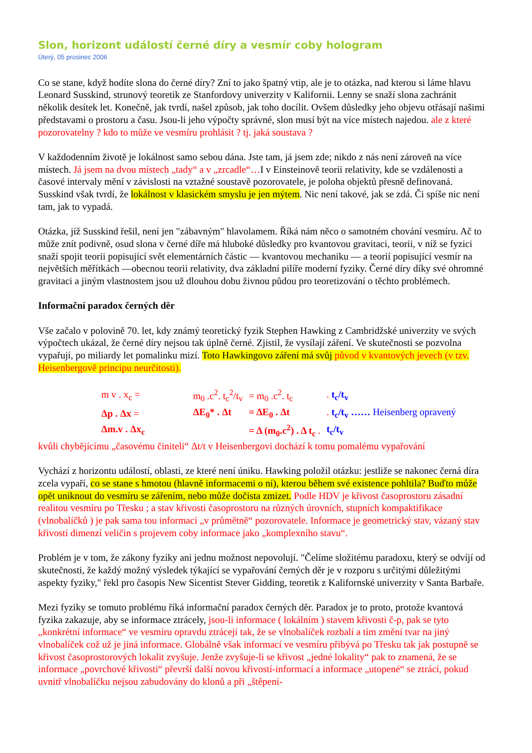Slon, horizont událostí černé díry a vesmír coby hologram
Úterý, 05 prosinec 2006
Co se stane, když hodíte slona do černé díry? Zní to jako špatný vtip, ale je to otázka, nad kterou si láme hlavu Leonard Susskind, strunový teoretik ze Stanfordovy univerzity v Kalifornii. Lenny se snaží slona zachránit několik desítek let. Konečně, jak tvrdí, našel způsob, jak toho docílit. Ovšem důsledky jeho objevu otřásají našimi představami o prostoru a času. Jsou-li jeho výpočty správné, slon musí být na více místech najedou. ale z které pozorovatelny ? kdo to může ve vesmíru prohlásit ? tj. jaká soustava ?
V každodenním životě je lokálnost samo sebou dána. Jste tam, já jsem zde; nikdo z nás není zároveň na více místech. Já jsem na dvou místech „tady“ a v „zrcadle“…I v Einsteinově teorii relativity, kde se vzdálenosti a časové intervaly mění v závislosti na vztažné soustavě pozorovatele, je poloha objektů přesně definovaná. Susskind však tvrdí, že lokálnost v klasickém smyslu je jen mýtem. Nic není takové, jak se zdá. Či spíše nic není tam, jak to vypadá.
Otázka, jíž Susskind řešil, není jen "zábavným" hlavolamem. Říká nám něco o samotném chování vesmíru. Ač to může znít podivně, osud slona v černé díře má hluboké důsledky pro kvantovou gravitaci, teorii, v níž se fyzici snaží spojit teorii popisující svět elementárních částic — kvantovou mechaniku — a teorií popisující vesmír na největších měřítkách —obecnou teorii relativity, dva základní pilíře moderní fyziky. Černé díry díky své ohromné gravitaci a jiným vlastnostem jsou už dlouhou dobu živnou půdou pro teoretizování o těchto problémech.
Informační paradox černých děr
Vše začalo v polovině 70. let, kdy známý teoretický fyzik Stephen Hawking z Cambridžské univerzity ve svých výpočtech ukázal, že černé díry nejsou tak úplně černé. Zjistil, že vysílají záření. Ve skutečnosti se pozvolna vypařují, po miliardy let pomalinku mizí. Toto Hawkingovo záření má svůj původ v kvantových jevech (v tzv. Heisenbergově principu neurčitosti).
| m v . x<sub>c</sub> = | m<sub>0</sub> .c<sup>2</sup>. t<sub>c</sub><sup>2</sup>/t<sub>v</sub> | = m<sub>0</sub> .c<sup>2</sup>. t<sub>c</sub> | . t<sub>c</sub>/t<sub>v</sub> |
| Δp . Δx = | ΔE<sub>0</sub>* . Δt | = ΔE<sub>0</sub> . Δt | . t<sub>c</sub>/t<sub>v</sub> …… Heisenberg opravený |
| Δm.v . Δx<sub>c</sub> | | = Δ (m<sub>0</sub>.c<sup>2</sup>) . Δ t<sub>c</sub> . | t<sub>c</sub>/t<sub>v</sub> |
kvůli chybějícímu „časovému činiteli“ Δt/t v Heisenbergovi dochází k tomu pomalému vypařování
Vychází z horizontu událostí, oblasti, ze které není úniku. Hawking položil otázku: jestliže se nakonec černá díra zcela vypaří, co se stane s hmotou (hlavně informacemi o ní), kterou během své existence pohltila? Buďto může opět uniknout do vesmíru se zářením, nebo může dočista zmizet. Podle HDV je křivost časoprostoru zásadní realitou vesmíru po Třesku ; a stav křivosti časoprostoru na různých úrovních, stupních kompaktifikace (vlnobalíčků ) je pak sama tou informací „v průmětně“ pozorovatele. Informace je geometrický stav, vázaný stav křivostí dimenzí veličin s projevem coby informace jako „komplexního stavu“.
Problém je v tom, že zákony fyziky ani jednu možnost nepovolují. "Čelíme složitému paradoxu, který se odvíjí od skutečnosti, že každý možný výsledek týkající se vypařování černých děr je v rozporu s určitými důležitými aspekty fyziky," řekl pro časopis New Sicentist Stever Gidding, teoretik z Kalifornské univerzity v Santa Barbaře.
Mezi fyziky se tomuto problému říká informační paradox černých děr. Paradox je to proto, protože kvantová fyzika zakazuje, aby se informace ztrácely, jsou-li informace ( lokálním ) stavem křivosti č-p, pak se tyto „konkrétní informace“ ve vesmíru opravdu ztrácejí tak, že se vlnobalíček rozbalí a tím změní tvar na jiný vlnobalíček což už je jiná informace. Globálně však informací ve vesmíru přibývá po Třesku tak jak postupně se křivost časoprostorových lokalit zvyšuje. Jenže zvyšuje-li se křivost „jedné lokality“ pak to znamená, že se informace „povrchové křivosti“ převrší další novou křivostí-informací a informace „utopené“ se ztrácí, pokud uvnitř vlnobalíčku nejsou zabudovány do klonů a při „štěpení-